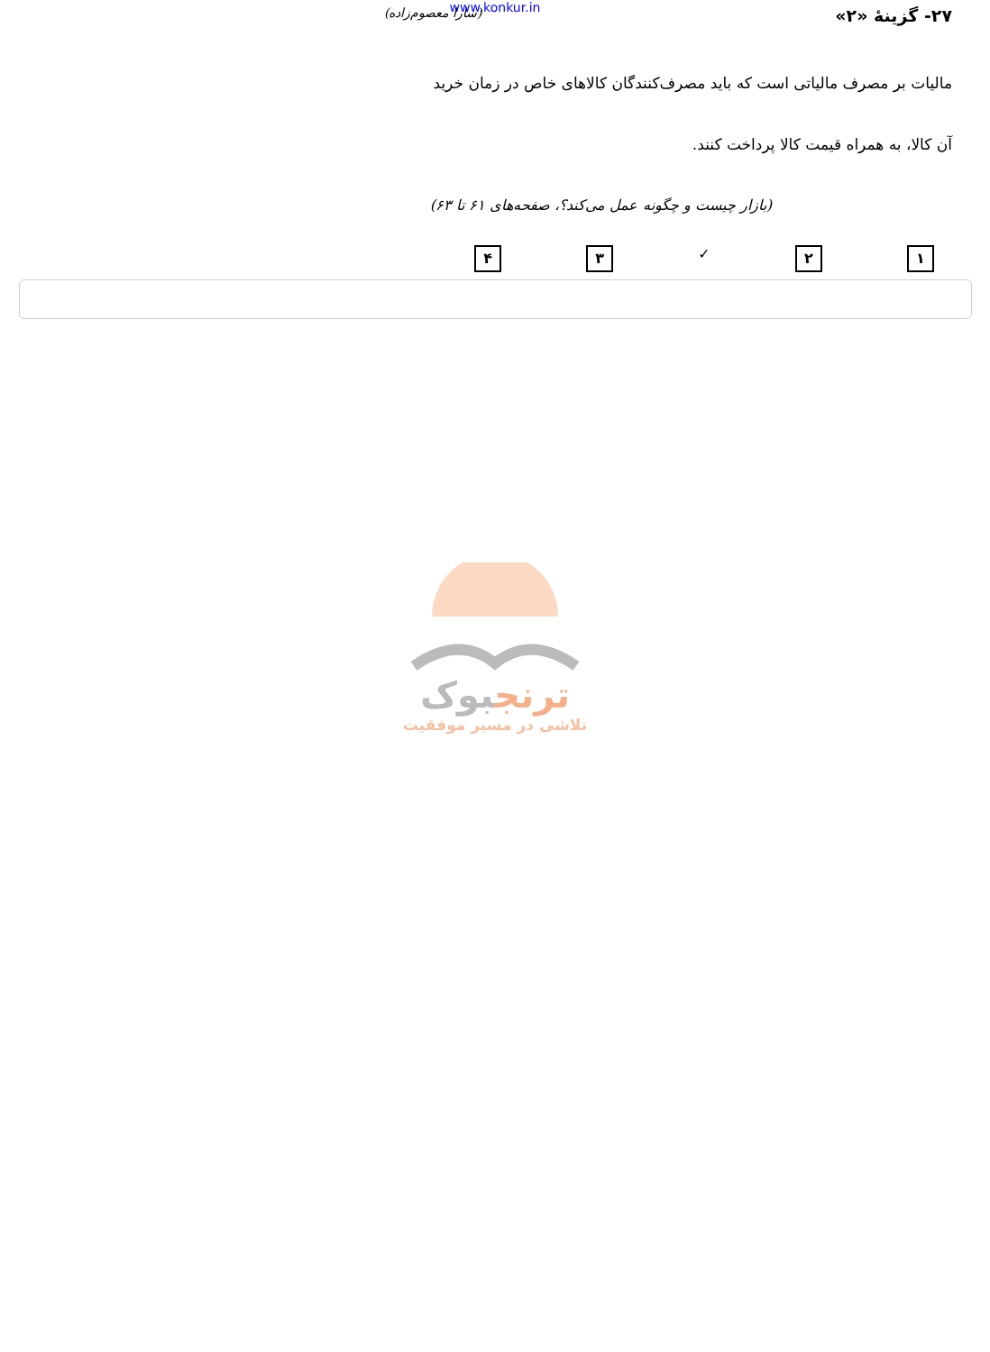www.konkur.in
۲۷- گزینهٔ «۲» (سارا معصوم‌زاده)
مالیات بر مصرف مالیاتی است که باید مصرف‌کنندگان کالاهای خاص در زمان خرید
آن کالا، به همراه قیمت کالا پرداخت کنند.
(بازار چیست و چگونه عمل می‌کند؟، صفحه‌های ۶۱ تا ۶۳)
۱ ۲ ✓ ۳ ۴
ترنجبوک
تلاشی در مسیر موفقیت